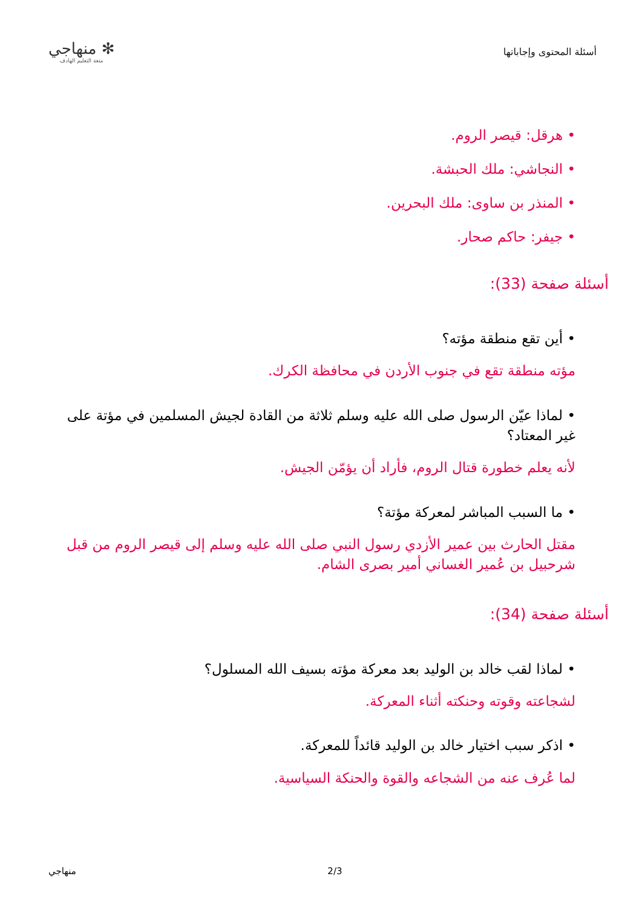أسئلة المحتوى وإجاباتها
✻ منهاجي
متعة التعليم الهادف
• هرقل: قيصر الروم.
• النجاشي: ملك الحبشة.
• المنذر بن ساوى: ملك البحرين.
• جيفر: حاكم صحار.
أسئلة صفحة (33):
• أين تقع منطقة مؤته؟
مؤته منطقة تقع في جنوب الأردن في محافظة الكرك.
• لماذا عيّن الرسول صلى الله عليه وسلم ثلاثة من القادة لجيش المسلمين في مؤتة على غير المعتاد؟
لأنه يعلم خطورة قتال الروم، فأراد أن يؤمّن الجيش.
• ما السبب المباشر لمعركة مؤتة؟
مقتل الحارث بين عمير الأزدي رسول النبي صلى الله عليه وسلم إلى قيصر الروم من قبل شرحبيل بن عُمير الغساني أمير بصرى الشام.
أسئلة صفحة (34):
• لماذا لقب خالد بن الوليد بعد معركة مؤته بسيف الله المسلول؟
لشجاعته وقوته وحنكته أثناء المعركة.
• اذكر سبب اختيار خالد بن الوليد قائداً للمعركة.
لما عُرف عنه من الشجاعه والقوة والحنكة السياسية.
منهاجي 2/3